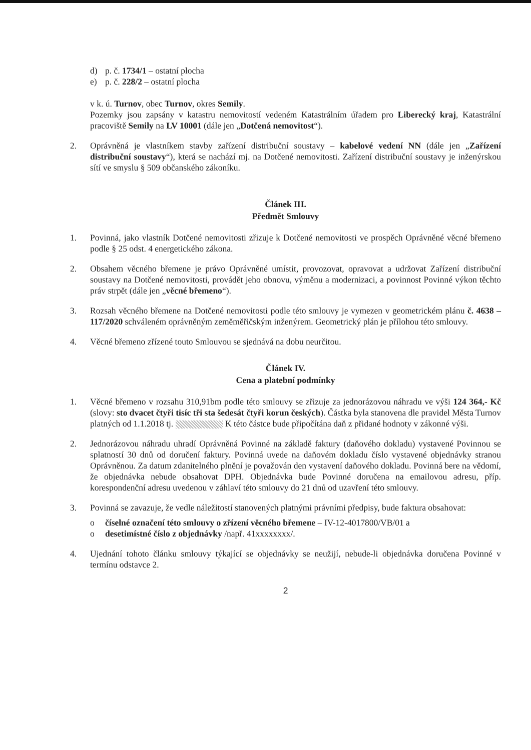d) p. č. 1734/1 – ostatní plocha
e) p. č. 228/2 – ostatní plocha
v k. ú. Turnov, obec Turnov, okres Semily.
Pozemky jsou zapsány v katastru nemovitostí vedeném Katastrálním úřadem pro Liberecký kraj, Katastrální pracoviště Semily na LV 10001 (dále jen „Dotčená nemovitost“).
2. Oprávněná je vlastníkem stavby zařízení distribuční soustavy – kabelové vedení NN (dále jen „Zařízení distribuční soustavy“), která se nachází mj. na Dotčené nemovitosti. Zařízení distribuční soustavy je inženýrskou sítí ve smyslu § 509 občanského zákoníku.
Článek III.
Předmět Smlouvy
1. Povinná, jako vlastník Dotčené nemovitosti zřizuje k Dotčené nemovitosti ve prospěch Oprávněné věcné břemeno podle § 25 odst. 4 energetického zákona.
2. Obsahem věcného břemene je právo Oprávněné umístit, provozovat, opravovat a udržovat Zařízení distribuční soustavy na Dotčené nemovitosti, provádět jeho obnovu, výměnu a modernizaci, a povinnost Povinné výkon těchto práv strpět (dále jen „věcné břemeno“).
3. Rozsah věcného břemene na Dotčené nemovitosti podle této smlouvy je vymezen v geometrickém plánu č. 4638 – 117/2020 schváleném oprávněným zeměměřičským inženýrem. Geometrický plán je přílohou této smlouvy.
4. Věcné břemeno zřízené touto Smlouvou se sjednává na dobu neurčitou.
Článek IV.
Cena a platební podmínky
1. Věcné břemeno v rozsahu 310,91bm podle této smlouvy se zřizuje za jednorázovou náhradu ve výši 124 364,- Kč (slovy: sto dvacet čtyři tisíc tři sta šedesát čtyři korun českých). Částka byla stanovena dle pravidel Města Turnov platných od 1.1.2018 tj. K této částce bude připočítána daň z přidané hodnoty v zákonné výši.
2. Jednorázovou náhradu uhradí Oprávněná Povinné na základě faktury (daňového dokladu) vystavené Povinnou se splatností 30 dnů od doručení faktury. Povinná uvede na daňovém dokladu číslo vystavené objednávky stranou Oprávněnou. Za datum zdanitelného plnění je považován den vystavení daňového dokladu. Povinná bere na vědomí, že objednávka nebude obsahovat DPH. Objednávka bude Povinné doručena na emailovou adresu, příp. korespondenční adresu uvedenou v záhlaví této smlouvy do 21 dnů od uzavření této smlouvy.
3. Povinná se zavazuje, že vedle náležitostí stanovených platnými právními předpisy, bude faktura obsahovat:
o číselné označení této smlouvy o zřízení věcného břemene – IV-12-4017800/VB/01 a
o desetimístné číslo z objednávky /např. 41xxxxxxxx/.
4. Ujednání tohoto článku smlouvy týkající se objednávky se neužijí, nebude-li objednávka doručena Povinné v termínu odstavce 2.
2